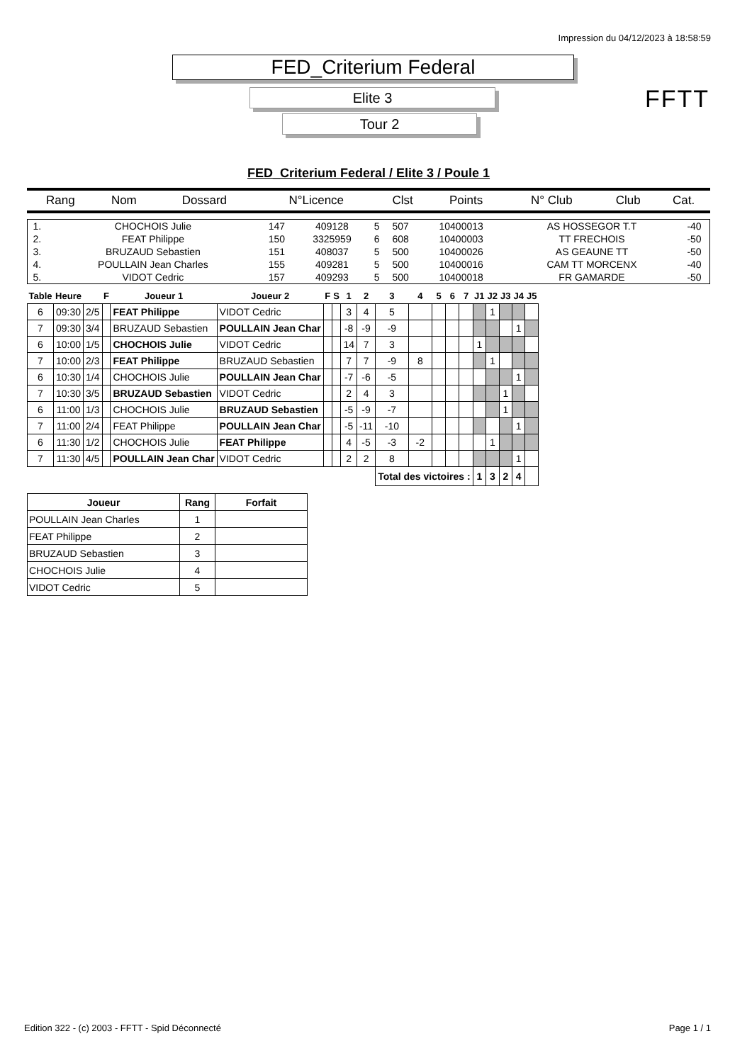Impression du 04/12/2023 à 18:58:59
FED_Criterium Federal
Elite 3
Tour 2
FFTT
FED_Criterium Federal / Elite 3 / Poule 1
| Rang | Nom | Dossard | N°Licence | Clst | Points | N° Club | Club | Cat. |
| 1. | CHOCHOIS Julie | 147 | 409128 | 5 | 507 | 10400013 | AS HOSSEGOR T.T | -40 |
| 2. | FEAT Philippe | 150 | 3325959 | 6 | 608 | 10400003 | TT FRECHOIS | -50 |
| 3. | BRUZAUD Sebastien | 151 | 408037 | 5 | 500 | 10400026 | AS GEAUNE TT | -50 |
| 4. | POULLAIN Jean Charles | 155 | 409281 | 5 | 500 | 10400016 | CAM TT MORCENX | -40 |
| 5. | VIDOT Cedric | 157 | 409293 | 5 | 500 | 10400018 | FR GAMARDE | -50 |
| Table | Heure | | F | Joueur 1 | Joueur 2 | F | S | 1 | 2 | 3 | 4 | 5 | 6 | 7 | J1 | J2 | J3 | J4 | J5 |
| --- | --- | --- | --- | --- | --- | --- | --- | --- | --- | --- | --- | --- | --- | --- | --- | --- | --- | --- | --- |
| 6 | 09:30 | 2/5 | | FEAT Philippe | VIDOT Cedric | | | 3 | 4 | 5 | | | | | | 1 | | | |
| 7 | 09:30 | 3/4 | | BRUZAUD Sebastien | POULLAIN Jean Char | | | -8 | -9 | -9 | | | | | | | | 1 | |
| 6 | 10:00 | 1/5 | | CHOCHOIS Julie | VIDOT Cedric | | | 14 | 7 | 3 | | | | | 1 | | | | |
| 7 | 10:00 | 2/3 | | FEAT Philippe | BRUZAUD Sebastien | | | 7 | 7 | -9 | 8 | | | | | 1 | | | |
| 6 | 10:30 | 1/4 | | CHOCHOIS Julie | POULLAIN Jean Char | | | -7 | -6 | -5 | | | | | | | | 1 | |
| 7 | 10:30 | 3/5 | | BRUZAUD Sebastien | VIDOT Cedric | | | 2 | 4 | 3 | | | | | | | 1 | | |
| 6 | 11:00 | 1/3 | | CHOCHOIS Julie | BRUZAUD Sebastien | | | -5 | -9 | -7 | | | | | | | 1 | | |
| 7 | 11:00 | 2/4 | | FEAT Philippe | POULLAIN Jean Char | | | -5 | -11 | -10 | | | | | | | | 1 | |
| 6 | 11:30 | 1/2 | | CHOCHOIS Julie | FEAT Philippe | | | 4 | -5 | -3 | -2 | | | | | 1 | | | |
| 7 | 11:30 | 4/5 | | POULLAIN Jean Char | VIDOT Cedric | | | 2 | 2 | 8 | | | | | | | | 1 | |
| | | | | | | | | | | Total des victoires : | | | | | 1 | 3 | 2 | 4 | |
| Joueur | Rang | Forfait |
| --- | --- | --- |
| POULLAIN Jean Charles | 1 | |
| FEAT Philippe | 2 | |
| BRUZAUD Sebastien | 3 | |
| CHOCHOIS Julie | 4 | |
| VIDOT Cedric | 5 | |
Edition 322 - (c) 2003 - FFTT - Spid Déconnecté Page 1 / 1